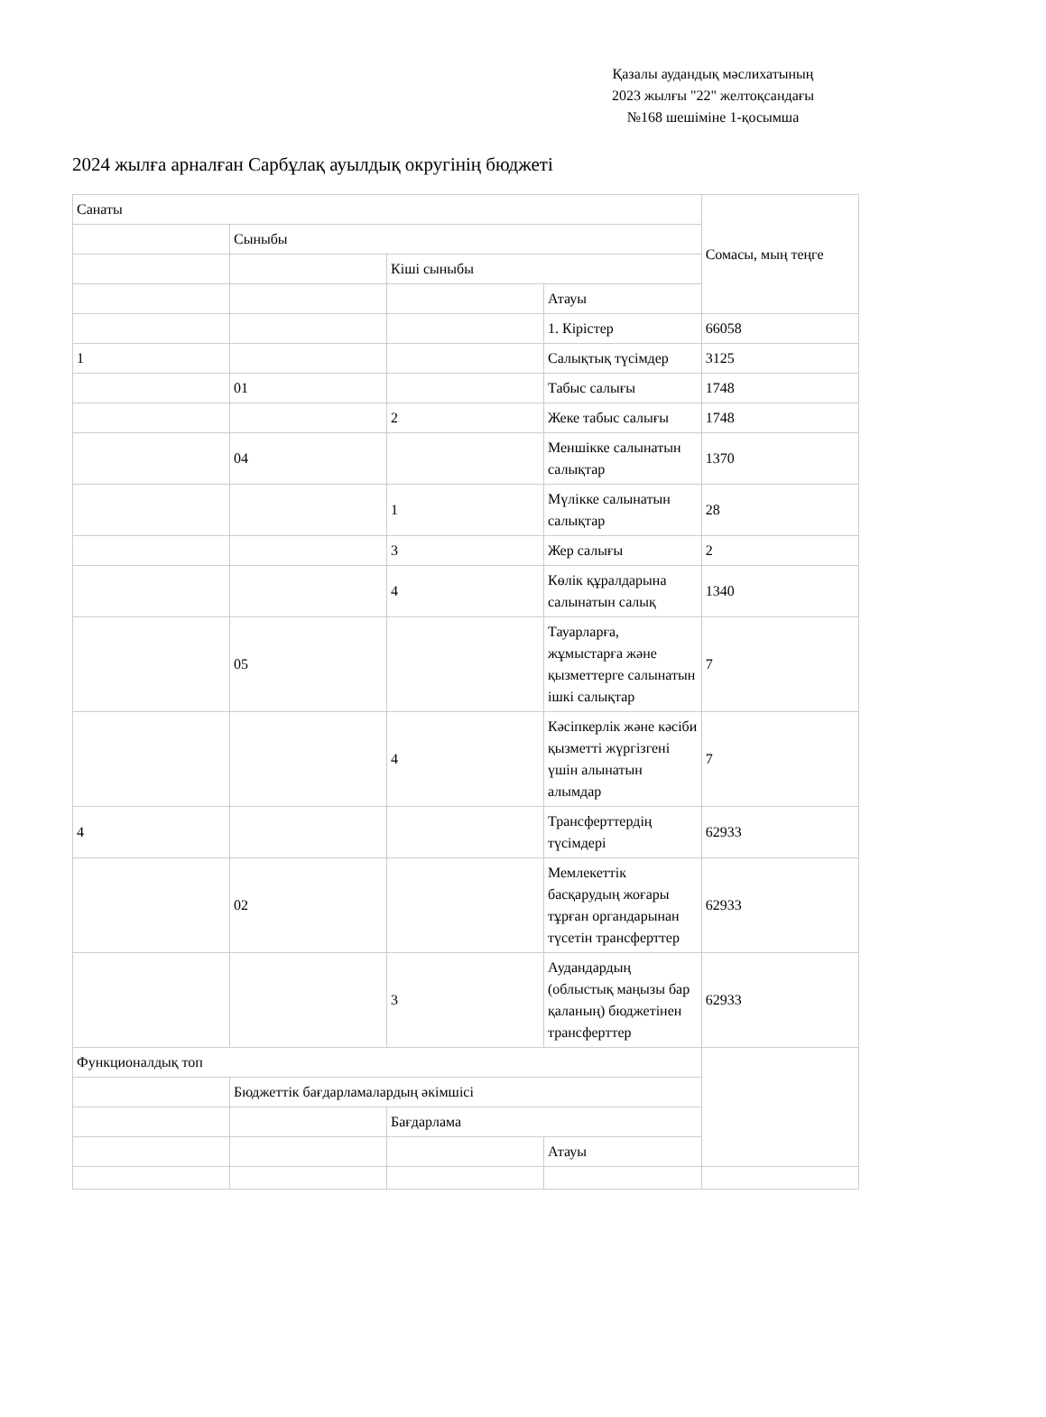Қазалы аудандық мәслихатының
2023 жылғы "22" желтоқсандағы
№168 шешіміне 1-қосымша
2024 жылға арналған Сарбұлақ ауылдық округінің бюджеті
| Санаты | | | | Сомасы, мың теңге |
| | Сыныбы | | | |
| | | Кіші сыныбы | | |
| | | | Атауы | |
| | | | 1. Кірістер | 66058 |
| 1 | | | Салықтық түсімдер | 3125 |
| | 01 | | Табыс салығы | 1748 |
| | | 2 | Жеке табыс салығы | 1748 |
| | 04 | | Меншікке салынатын салықтар | 1370 |
| | | 1 | Мүлікке салынатын салықтар | 28 |
| | | 3 | Жер салығы | 2 |
| | | 4 | Көлік құралдарына салынатын салық | 1340 |
| | 05 | | Тауарларға, жұмыстарға және қызметтерге салынатын ішкі салықтар | 7 |
| | | 4 | Кәсіпкерлік және кәсіби қызметті жүргізгені үшін алынатын алымдар | 7 |
| 4 | | | Трансферттердің түсімдері | 62933 |
| | 02 | | Мемлекеттік басқарудың жоғары тұрған органдарынан түсетін трансферттер | 62933 |
| | | 3 | Аудандардың (облыстық маңызы бар қаланың) бюджетінен трансферттер | 62933 |
| Функционалдық топ | | | | |
| | Бюджеттік бағдарламалардың әкімшісі | | | |
| | | Бағдарлама | | |
| | | | Атауы | |